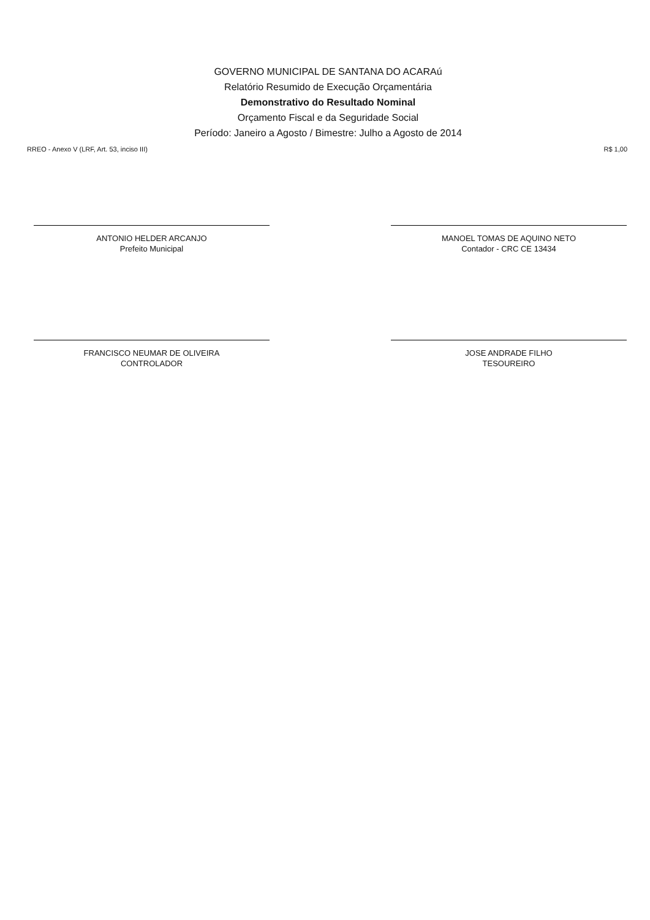GOVERNO MUNICIPAL DE SANTANA DO ACARAú
Relatório Resumido de Execução Orçamentária
Demonstrativo do Resultado Nominal
Orçamento Fiscal e da Seguridade Social
Período: Janeiro a Agosto / Bimestre: Julho a Agosto de 2014
RREO - Anexo V (LRF, Art. 53, inciso III) R$ 1,00
ANTONIO HELDER ARCANJO
Prefeito Municipal
MANOEL TOMAS DE AQUINO NETO
Contador - CRC CE 13434
FRANCISCO NEUMAR DE OLIVEIRA
CONTROLADOR
JOSE ANDRADE FILHO
TESOUREIRO